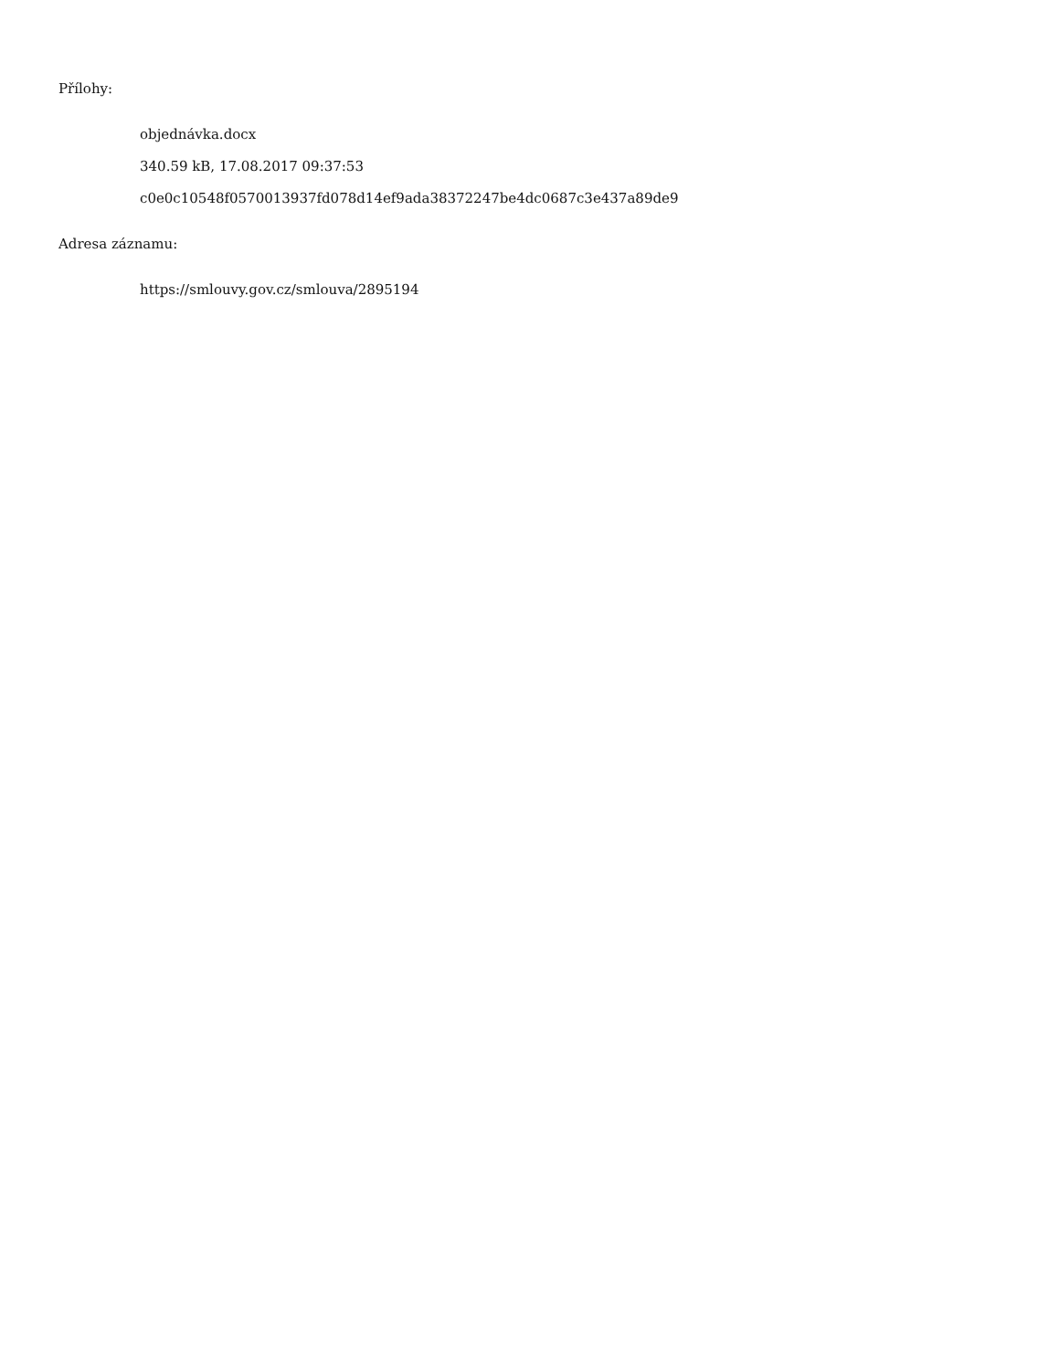Přílohy:
objednávka.docx
340.59 kB, 17.08.2017 09:37:53
c0e0c10548f0570013937fd078d14ef9ada38372247be4dc0687c3e437a89de9
Adresa záznamu:
https://smlouvy.gov.cz/smlouva/2895194